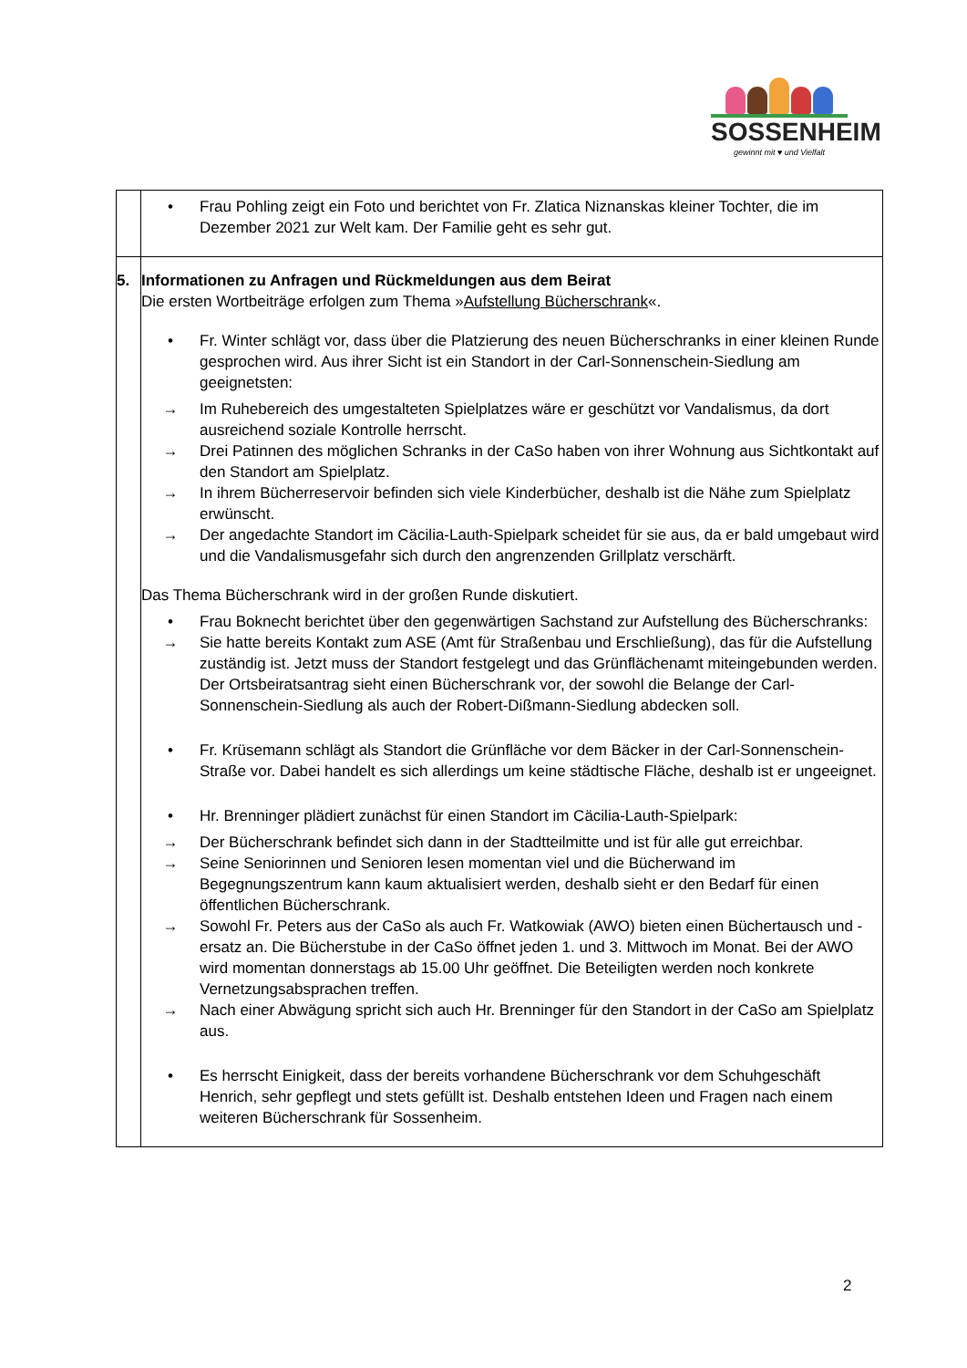SOSSENHEIM
gewinnt mit ♥ und Vielfalt
| | • Frau Pohling zeigt ein Foto und berichtet von Fr. Zlatica Niznanskas kleiner Tochter, die im Dezember 2021 zur Welt kam. Der Familie geht es sehr gut. |
| 5. | Informationen zu Anfragen und Rückmeldungen aus dem Beirat Die ersten Wortbeiträge erfolgen zum Thema » Aufstellung Bücherschrank «. • Fr. Winter schlägt vor, dass über die Platzierung des neuen Bücherschranks in einer kleinen Runde gesprochen wird. Aus ihrer Sicht ist ein Standort in der Carl-Sonnenschein-Siedlung am geeignetsten: → Im Ruhebereich des umgestalteten Spielplatzes wäre er geschützt vor Vandalismus, da dort ausreichend soziale Kontrolle herrscht. → Drei Patinnen des möglichen Schranks in der CaSo haben von ihrer Wohnung aus Sichtkontakt auf den Standort am Spielplatz. → In ihrem Bücherreservoir befinden sich viele Kinderbücher, deshalb ist die Nähe zum Spielplatz erwünscht. → Der angedachte Standort im Cäcilia-Lauth-Spielpark scheidet für sie aus, da er bald umgebaut wird und die Vandalismusgefahr sich durch den angrenzenden Grillplatz verschärft. Das Thema Bücherschrank wird in der großen Runde diskutiert. • Frau Boknecht berichtet über den gegenwärtigen Sachstand zur Aufstellung des Bücherschranks: → Sie hatte bereits Kontakt zum ASE (Amt für Straßenbau und Erschließung), das für die Aufstellung zuständig ist. Jetzt muss der Standort festgelegt und das Grünflächenamt miteingebunden werden. Der Ortsbeiratsantrag sieht einen Bücherschrank vor, der sowohl die Belange der Carl-Sonnenschein-Siedlung als auch der Robert-Dißmann-Siedlung abdecken soll. • Fr. Krüsemann schlägt als Standort die Grünfläche vor dem Bäcker in der Carl-Sonnenschein-Straße vor. Dabei handelt es sich allerdings um keine städtische Fläche, deshalb ist er ungeeignet. • Hr. Brenninger plädiert zunächst für einen Standort im Cäcilia-Lauth-Spielpark: → Der Bücherschrank befindet sich dann in der Stadtteilmitte und ist für alle gut erreichbar. → Seine Seniorinnen und Senioren lesen momentan viel und die Bücherwand im Begegnungszentrum kann kaum aktualisiert werden, deshalb sieht er den Bedarf für einen öffentlichen Bücherschrank. → Sowohl Fr. Peters aus der CaSo als auch Fr. Watkowiak (AWO) bieten einen Büchertausch und -ersatz an. Die Bücherstube in der CaSo öffnet jeden 1. und 3. Mittwoch im Monat. Bei der AWO wird momentan donnerstags ab 15.00 Uhr geöffnet. Die Beteiligten werden noch konkrete Vernetzungsabsprachen treffen. → Nach einer Abwägung spricht sich auch Hr. Brenninger für den Standort in der CaSo am Spielplatz aus. • Es herrscht Einigkeit, dass der bereits vorhandene Bücherschrank vor dem Schuhgeschäft Henrich, sehr gepflegt und stets gefüllt ist. Deshalb entstehen Ideen und Fragen nach einem weiteren Bücherschrank für Sossenheim. |
2